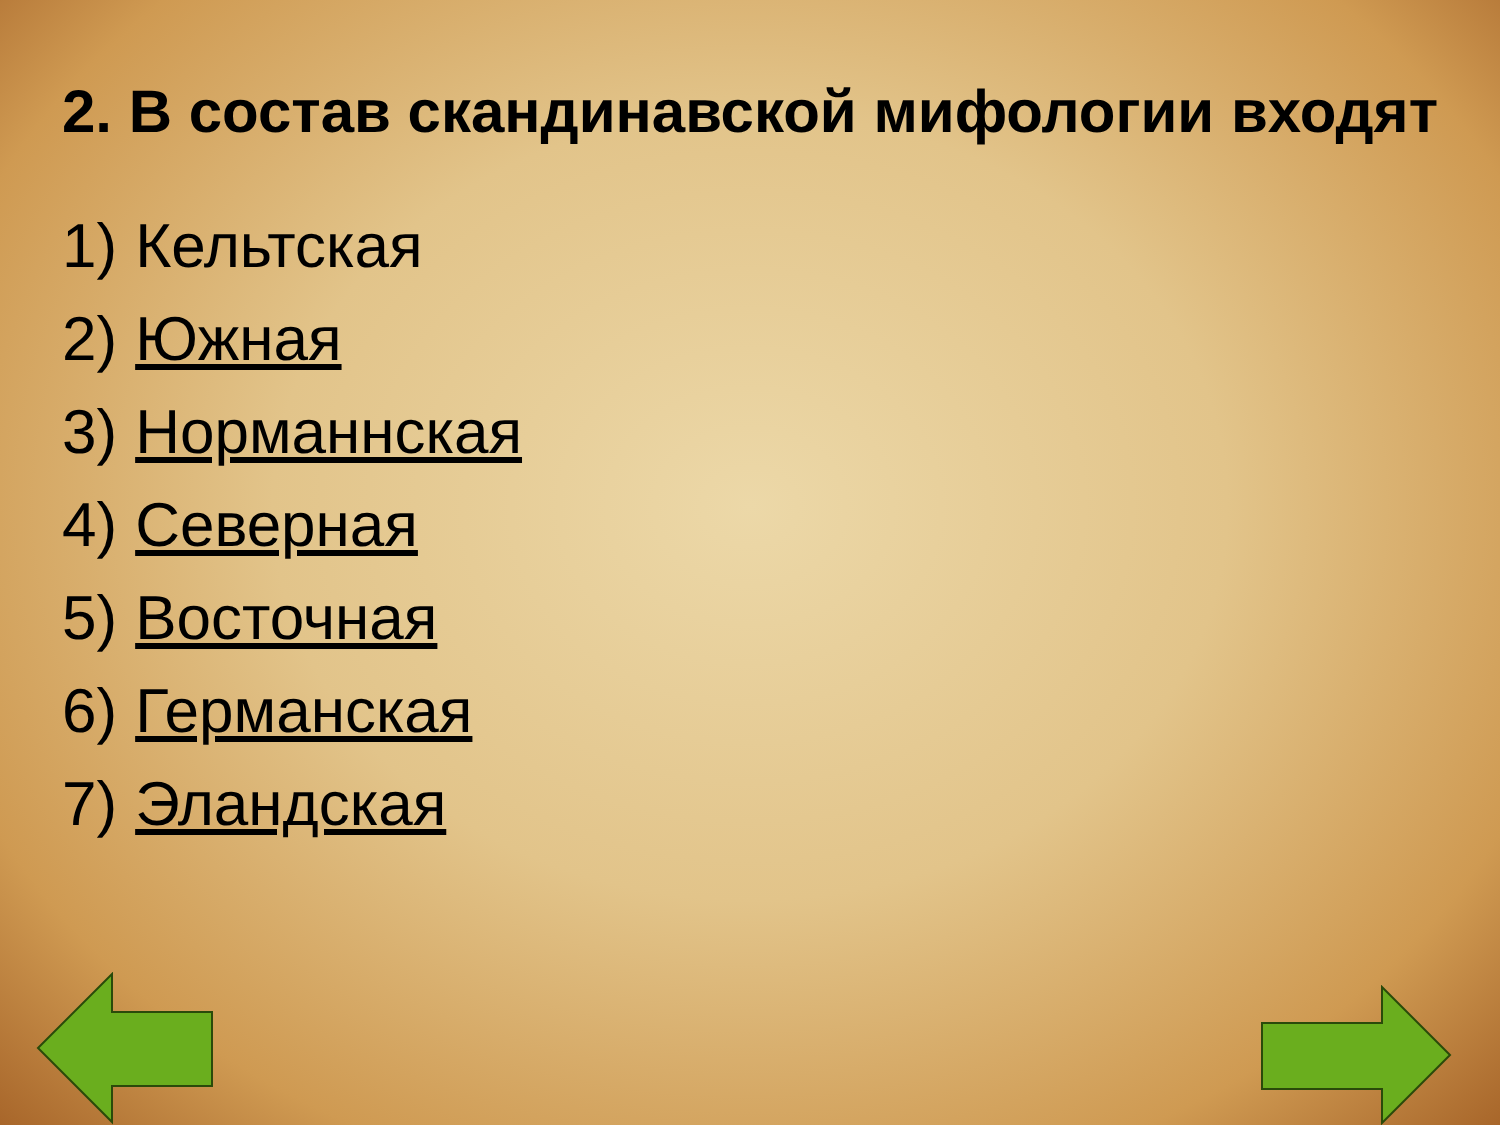2. В состав скандинавской мифологии входят
1) Кельтская
2) Южная
3) Норманнская
4) Северная
5) Восточная
6) Германская
7) Эландская